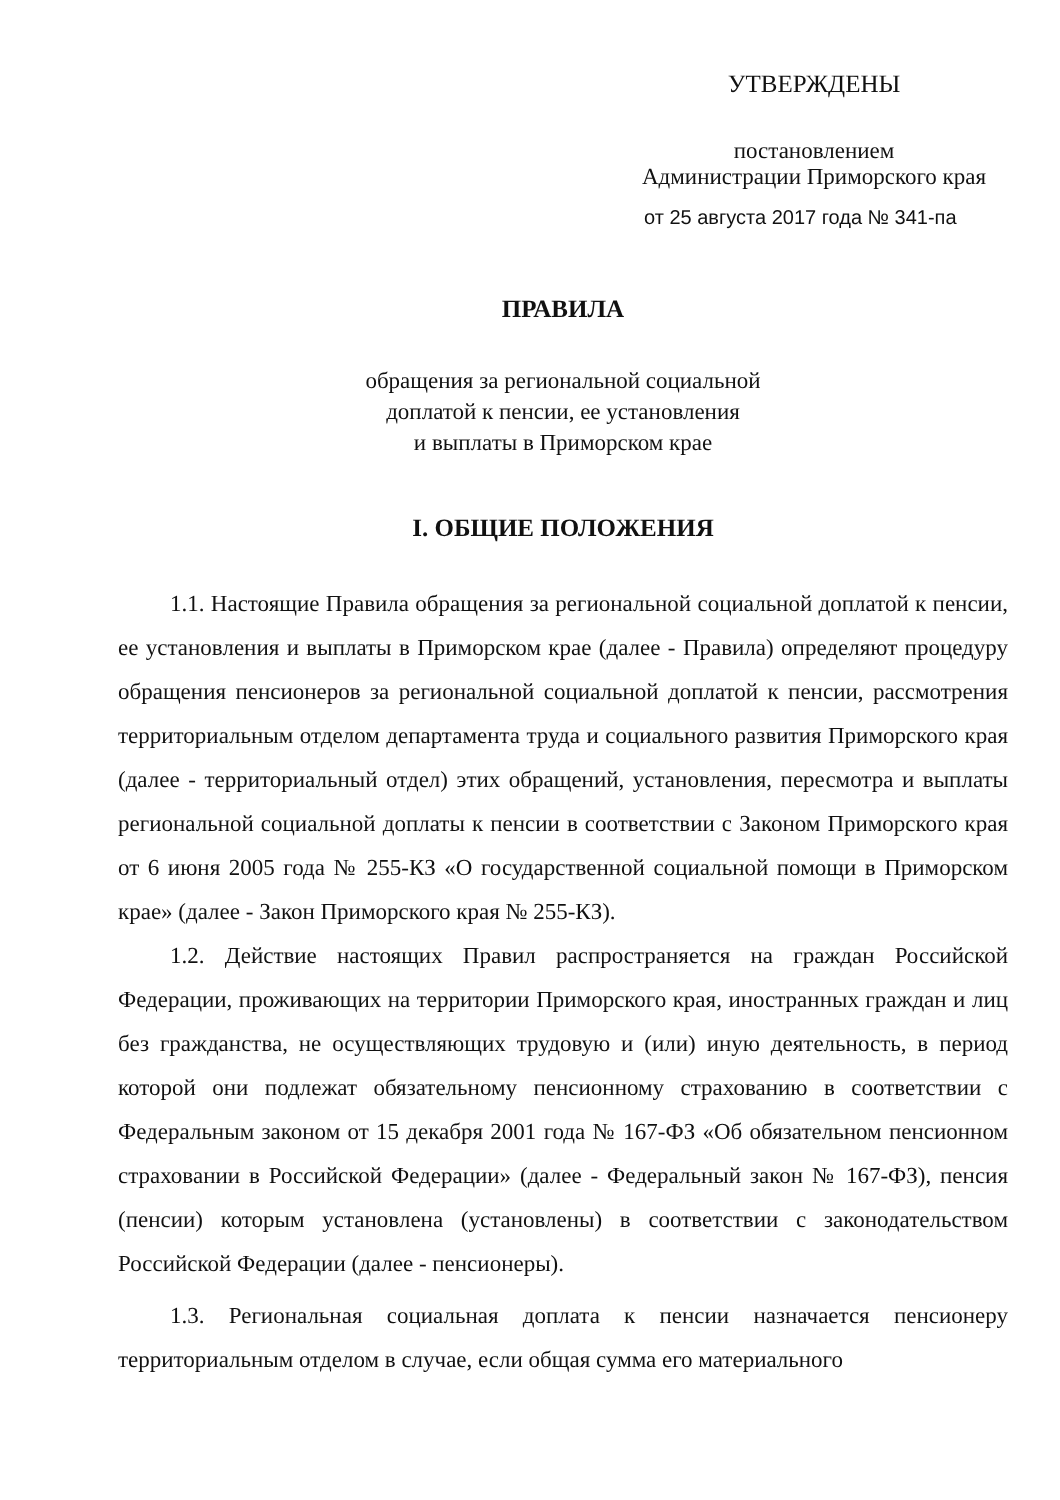УТВЕРЖДЕНЫ
постановлением
Администрации Приморского края
от 25 августа 2017 года № 341-па
ПРАВИЛА
обращения за региональной социальной
доплатой к пенсии, ее установления
и выплаты в Приморском крае
I. ОБЩИЕ ПОЛОЖЕНИЯ
1.1. Настоящие Правила обращения за региональной социальной доплатой к пенсии, ее установления и выплаты в Приморском крае (далее - Правила) определяют процедуру обращения пенсионеров за региональной социальной доплатой к пенсии, рассмотрения территориальным отделом департамента труда и социального развития Приморского края (далее - территориальный отдел) этих обращений, установления, пересмотра и выплаты региональной социальной доплаты к пенсии в соответствии с Законом Приморского края от 6 июня 2005 года № 255-КЗ «О государственной социальной помощи в Приморском крае» (далее - Закон Приморского края № 255-КЗ).
1.2. Действие настоящих Правил распространяется на граждан Российской Федерации, проживающих на территории Приморского края, иностранных граждан и лиц без гражданства, не осуществляющих трудовую и (или) иную деятельность, в период которой они подлежат обязательному пенсионному страхованию в соответствии с Федеральным законом от 15 декабря 2001 года № 167-ФЗ «Об обязательном пенсионном страховании в Российской Федерации» (далее - Федеральный закон № 167-ФЗ), пенсия (пенсии) которым установлена (установлены) в соответствии с законодательством Российской Федерации (далее - пенсионеры).
1.3. Региональная социальная доплата к пенсии назначается пенсионеру территориальным отделом в случае, если общая сумма его материального